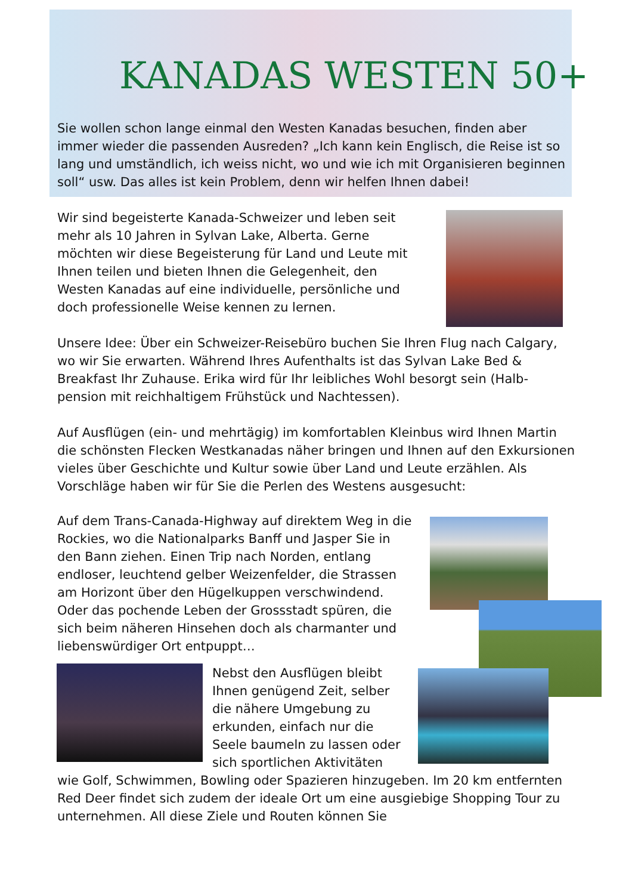KANADAS WESTEN 50+
Sie wollen schon lange einmal den Westen Kanadas besuchen, finden aber immer wieder die passenden Ausreden? „Ich kann kein Englisch, die Reise ist so lang und umständlich, ich weiss nicht, wo und wie ich mit Organisieren beginnen soll“ usw. Das alles ist kein Problem, denn wir helfen Ihnen dabei!
Wir sind begeisterte Kanada-Schweizer und leben seit mehr als 10 Jahren in Sylvan Lake, Alberta. Gerne möchten wir diese Begeisterung für Land und Leute mit Ihnen teilen und bieten Ihnen die Gelegenheit, den Westen Kanadas auf eine individuelle, persönliche und doch professionelle Weise kennen zu lernen.
Unsere Idee: Über ein Schweizer-Reisebüro buchen Sie Ihren Flug nach Calgary, wo wir Sie erwarten. Während Ihres Aufenthalts ist das Sylvan Lake Bed & Breakfast Ihr Zuhause. Erika wird für Ihr leibliches Wohl besorgt sein (Halb-pension mit reichhaltigem Frühstück und Nachtessen).
Auf Ausflügen (ein- und mehrtägig) im komfortablen Kleinbus wird Ihnen Martin die schönsten Flecken Westkanadas näher bringen und Ihnen auf den Exkursionen vieles über Geschichte und Kultur sowie über Land und Leute erzählen. Als Vorschläge haben wir für Sie die Perlen des Westens ausgesucht:
Auf dem Trans-Canada-Highway auf direktem Weg in die Rockies, wo die Nationalparks Banff und Jasper Sie in den Bann ziehen. Einen Trip nach Norden, entlang endloser, leuchtend gelber Weizenfelder, die Strassen am Horizont über den Hügelkuppen verschwindend. Oder das pochende Leben der Grossstadt spüren, die sich beim näheren Hinsehen doch als charmanter und liebenswürdiger Ort entpuppt…
Nebst den Ausflügen bleibt Ihnen genügend Zeit, selber die nähere Umgebung zu erkunden, einfach nur die Seele baumeln zu lassen oder sich sportlichen Aktivitäten
wie Golf, Schwimmen, Bowling oder Spazieren hinzugeben. Im 20 km entfernten Red Deer findet sich zudem der ideale Ort um eine ausgiebige Shopping Tour zu unternehmen. All diese Ziele und Routen können Sie